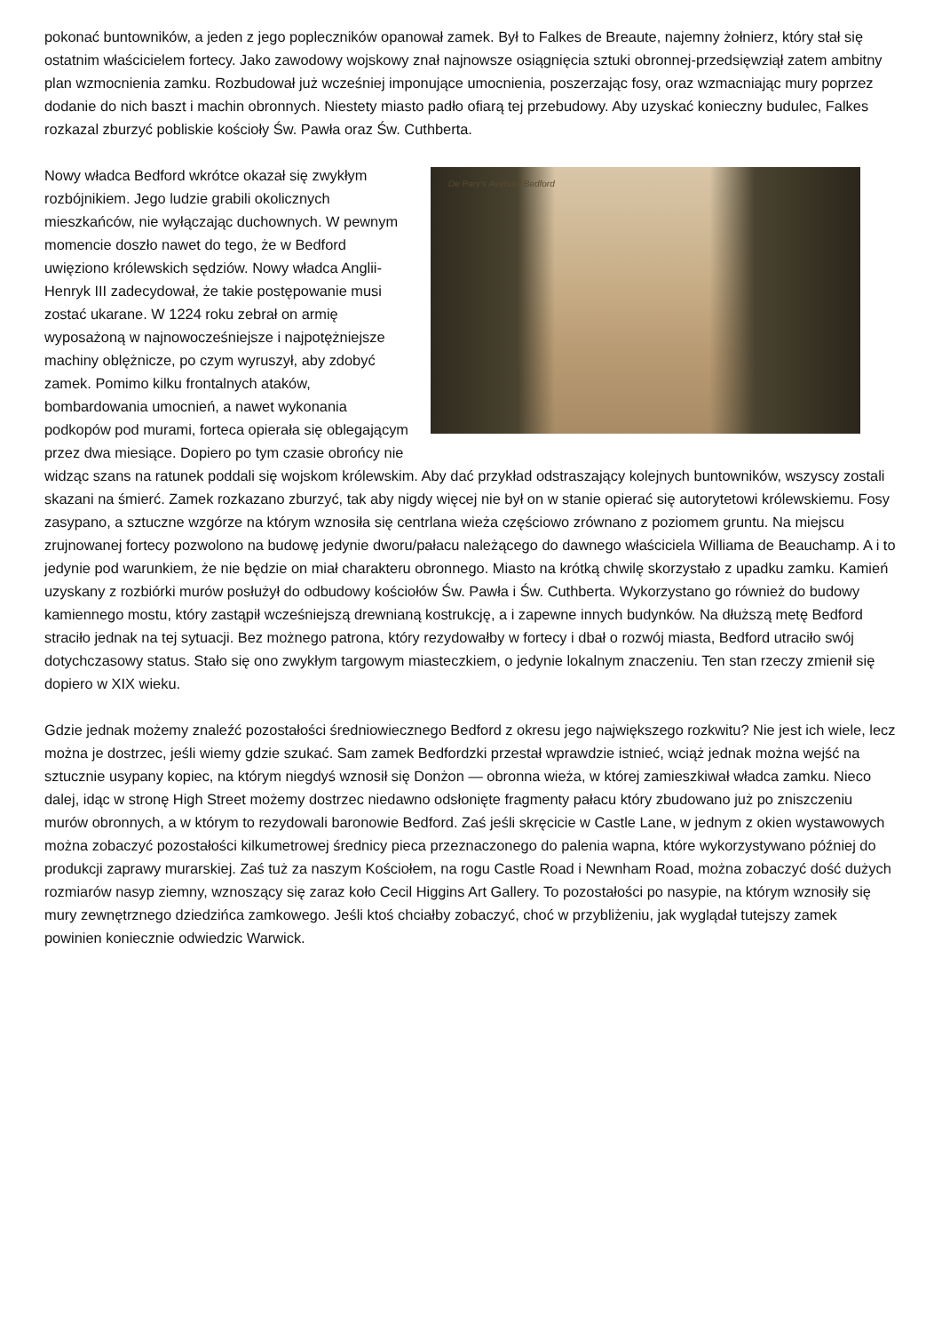pokonać buntowników, a jeden z jego popleczników opanował zamek. Był to Falkes de Breaute, najemny żołnierz, który stał się ostatnim właścicielem fortecy. Jako zawodowy wojskowy znał najnowsze osiągnięcia sztuki obronnej-przedsięwziął zatem ambitny plan wzmocnienia zamku. Rozbudował już wcześniej imponujące umocnienia, poszerzając fosy, oraz wzmacniając mury poprzez dodanie do nich baszt i machin obronnych. Niestety miasto padło ofiarą tej przebudowy. Aby uzyskać konieczny budulec, Falkes rozkazal zburzyć pobliskie kościoły Św. Pawła oraz Św. Cuthberta.
De Pary's Avenue, Bedford
Nowy władca Bedford wkrótce okazał się zwykłym rozbójnikiem. Jego ludzie grabili okolicznych mieszkańców, nie wyłączając duchownych. W pewnym momencie doszło nawet do tego, że w Bedford uwięziono królewskich sędziów. Nowy władca Anglii-Henryk III zadecydował, że takie postępowanie musi zostać ukarane. W 1224 roku zebrał on armię wyposażoną w najnowocześniejsze i najpotężniejsze machiny oblężnicze, po czym wyruszył, aby zdobyć zamek. Pomimo kilku frontalnych ataków, bombardowania umocnień, a nawet wykonania podkopów pod murami, forteca opierała się oblegającym przez dwa miesiące. Dopiero po tym czasie obrońcy nie widząc szans na ratunek poddali się wojskom królewskim. Aby dać przykład odstraszający kolejnych buntowników, wszyscy zostali skazani na śmierć. Zamek rozkazano zburzyć, tak aby nigdy więcej nie był on w stanie opierać się autorytetowi królewskiemu. Fosy zasypano, a sztuczne wzgórze na którym wznosiła się centrlana wieża częściowo zrównano z poziomem gruntu. Na miejscu zrujnowanej fortecy pozwolono na budowę jedynie dworu/pałacu należącego do dawnego właściciela Williama de Beauchamp. A i to jedynie pod warunkiem, że nie będzie on miał charakteru obronnego. Miasto na krótką chwilę skorzystało z upadku zamku. Kamień uzyskany z rozbiórki murów posłużył do odbudowy kościołów Św. Pawła i Św. Cuthberta. Wykorzystano go również do budowy kamiennego mostu, który zastąpił wcześniejszą drewnianą kostrukcję, a i zapewne innych budynków. Na dłuższą metę Bedford straciło jednak na tej sytuacji. Bez możnego patrona, który rezydowałby w fortecy i dbał o rozwój miasta, Bedford utraciło swój dotychczasowy status. Stało się ono zwykłym targowym miasteczkiem, o jedynie lokalnym znaczeniu. Ten stan rzeczy zmienił się dopiero w XIX wieku.
Gdzie jednak możemy znaleźć pozostałości średniowiecznego Bedford z okresu jego największego rozkwitu? Nie jest ich wiele, lecz można je dostrzec, jeśli wiemy gdzie szukać. Sam zamek Bedfordzki przestał wprawdzie istnieć, wciąż jednak można wejść na sztucznie usypany kopiec, na którym niegdyś wznosił się Donżon — obronna wieża, w której zamieszkiwał władca zamku. Nieco dalej, idąc w stronę High Street możemy dostrzec niedawno odsłonięte fragmenty pałacu który zbudowano już po zniszczeniu murów obronnych, a w którym to rezydowali baronowie Bedford. Zaś jeśli skręcicie w Castle Lane, w jednym z okien wystawowych można zobaczyć pozostałości kilkumetrowej średnicy pieca przeznaczonego do palenia wapna, które wykorzystywano później do produkcji zaprawy murarskiej. Zaś tuż za naszym Kościołem, na rogu Castle Road i Newnham Road, można zobaczyć dość dużych rozmiarów nasyp ziemny, wznoszący się zaraz koło Cecil Higgins Art Gallery. To pozostałości po nasypie, na którym wznosiły się mury zewnętrznego dziedzińca zamkowego. Jeśli ktoś chciałby zobaczyć, choć w przybliżeniu, jak wyglądał tutejszy zamek powinien koniecznie odwiedzic Warwick.